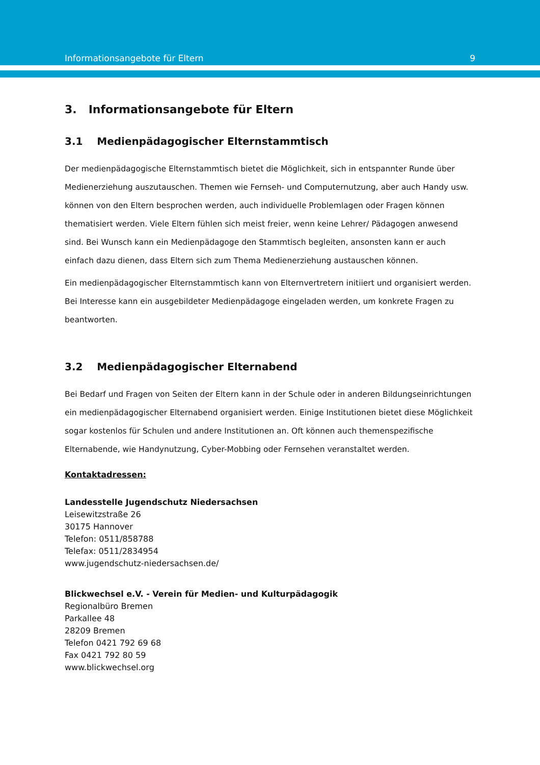Informationsangebote für Eltern 9
3. Informationsangebote für Eltern
3.1 Medienpädagogischer Elternstammtisch
Der medienpädagogische Elternstammtisch bietet die Möglichkeit, sich in entspannter Runde über Medienerziehung auszutauschen. Themen wie Fernseh- und Computernutzung, aber auch Handy usw. können von den Eltern besprochen werden, auch individuelle Problemlagen oder Fragen können thematisiert werden. Viele Eltern fühlen sich meist freier, wenn keine Lehrer/ Pädagogen anwesend sind. Bei Wunsch kann ein Medienpädagoge den Stammtisch begleiten, ansonsten kann er auch einfach dazu dienen, dass Eltern sich zum Thema Medienerziehung austauschen können.
Ein medienpädagogischer Elternstammtisch kann von Elternvertretern initiiert und organisiert werden. Bei Interesse kann ein ausgebildeter Medienpädagoge eingeladen werden, um konkrete Fragen zu beantworten.
3.2 Medienpädagogischer Elternabend
Bei Bedarf und Fragen von Seiten der Eltern kann in der Schule oder in anderen Bildungseinrichtungen ein medienpädagogischer Elternabend organisiert werden. Einige Institutionen bietet diese Möglichkeit sogar kostenlos für Schulen und andere Institutionen an. Oft können auch themenspezifische Elternabende, wie Handynutzung, Cyber-Mobbing oder Fernsehen veranstaltet werden.
Kontaktadressen:
Landesstelle Jugendschutz Niedersachsen
Leisewitzstraße 26
30175 Hannover
Telefon: 0511/858788
Telefax: 0511/2834954
www.jugendschutz-niedersachsen.de/
Blickwechsel e.V. - Verein für Medien- und Kulturpädagogik
Regionalbüro Bremen
Parkallee 48
28209 Bremen
Telefon 0421 792 69 68
Fax 0421 792 80 59
www.blickwechsel.org